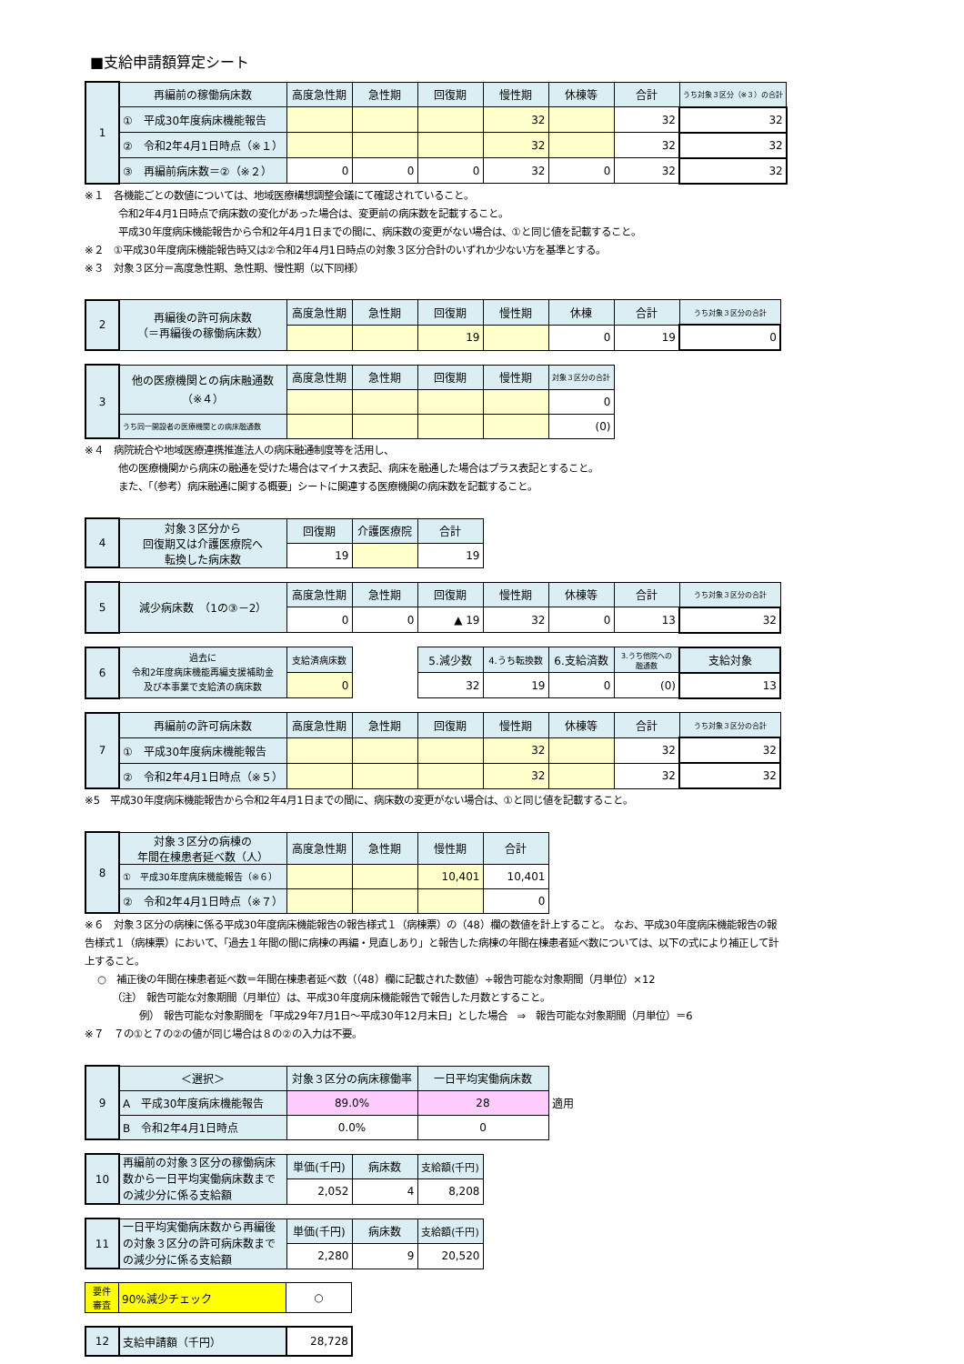■支給申請額算定シート
| 1 | 再編前の稼働病床数 | 高度急性期 | 急性期 | 回復期 | 慢性期 | 休棟等 | 合計 | うち対象３区分（※３）の合計 |
| | ① 平成30年度病床機能報告 | | | | 32 | | 32 | 32 |
| | ② 令和2年4月1日時点（※１） | | | | 32 | | 32 | 32 |
| | ③ 再編前病床数＝②（※２） | 0 | 0 | 0 | 32 | 0 | 32 | 32 |
※１　各機能ごとの数値については、地域医療構想調整会議にて確認されていること。
令和2年4月1日時点で病床数の変化があった場合は、変更前の病床数を記載すること。
平成30年度病床機能報告から令和2年4月1日までの間に、病床数の変更がない場合は、①と同じ値を記載すること。
※２　①平成30年度病床機能報告時又は②令和2年4月1日時点の対象３区分合計のいずれか少ない方を基準とする。
※３　対象３区分＝高度急性期、急性期、慢性期（以下同様）
| 2 | 再編後の許可病床数 （＝再編後の稼働病床数） | 高度急性期 | 急性期 | 回復期 | 慢性期 | 休棟 | 合計 | うち対象３区分の合計 |
| | | | | 19 | | 0 | 19 | 0 |
| 3 | 他の医療機関との病床融通数 （※４） | 高度急性期 | 急性期 | 回復期 | 慢性期 | 対象３区分の合計 |
| | | | | | | 0 |
| | うち同一開設者の医療機関との病床融通数 | | | | | (0) |
※４　病院統合や地域医療連携推進法人の病床融通制度等を活用し、
他の医療機関から病床の融通を受けた場合はマイナス表記、病床を融通した場合はプラス表記とすること。
また、「（参考）病床融通に関する概要」シートに関連する医療機関の病床数を記載すること。
| 4 | 対象３区分から 回復期又は介護医療院へ 転換した病床数 | 回復期 | 介護医療院 | 合計 |
| | | 19 | | 19 |
| 5 | 減少病床数 （1の③－2） | 高度急性期 | 急性期 | 回復期 | 慢性期 | 休棟等 | 合計 | うち対象３区分の合計 |
| | | 0 | 0 | ▲ 19 | 32 | 0 | 13 | 32 |
| 6 | 過去に 令和2年度病床機能再編支援補助金 及び本事業で支給済の病床数 | 支給済病床数 | | 5.減少数 | 4.うち転換数 | 6.支給済数 | 3.うち他院への 融通数 | 支給対象 |
| | | 0 | | 32 | 19 | 0 | (0) | 13 |
| 7 | 再編前の許可病床数 | 高度急性期 | 急性期 | 回復期 | 慢性期 | 休棟等 | 合計 | うち対象３区分の合計 |
| | ① 平成30年度病床機能報告 | | | | 32 | | 32 | 32 |
| | ② 令和2年4月1日時点（※５） | | | | 32 | | 32 | 32 |
※5　平成30年度病床機能報告から令和2年4月1日までの間に、病床数の変更がない場合は、①と同じ値を記載すること。
| 8 | 対象３区分の病棟の 年間在棟患者延べ数（人） | 高度急性期 | 急性期 | 慢性期 | 合計 |
| | ① 平成30年度病床機能報告（※６） | | | 10,401 | 10,401 |
| | ② 令和2年4月1日時点（※７） | | | | 0 |
※６　対象３区分の病棟に係る平成30年度病床機能報告の報告様式１（病棟票）の（48）欄の数値を計上すること。 なお、平成30年度病床機能報告の報告様式１（病棟票）において、「過去１年間の間に病棟の再編・見直しあり」と報告した病棟の年間在棟患者延べ数については、以下の式により補正して計上すること。
○　補正後の年間在棟患者延べ数＝年間在棟患者延べ数（（48）欄に記載された数値）÷報告可能な対象期間（月単位）×12
（注）　報告可能な対象期間（月単位）は、平成30年度病床機能報告で報告した月数とすること。
例）　報告可能な対象期間を「平成29年7月1日～平成30年12月末日」とした場合　⇒　報告可能な対象期間（月単位）＝6
※７　７の①と７の②の値が同じ場合は８の②の入力は不要。
| 9 | ＜選択＞ | 対象３区分の病床稼働率 | 一日平均実働病床数 | |
| | A 平成30年度病床機能報告 | 89.0% | 28 | 適用 |
| | B 令和2年4月1日時点 | 0.0% | 0 | |
| 10 | 再編前の対象３区分の稼働病床数から一日平均実働病床数までの減少分に係る支給額 | 単価(千円) | 病床数 | 支給額(千円) |
| | | 2,052 | 4 | 8,208 |
| 11 | 一日平均実働病床数から再編後の対象３区分の許可病床数までの減少分に係る支給額 | 単価(千円) | 病床数 | 支給額(千円) |
| | | 2,280 | 9 | 20,520 |
| 要件 審査 | 90%減少チェック | ○ |
| 12 | 支給申請額（千円） | 28,728 |